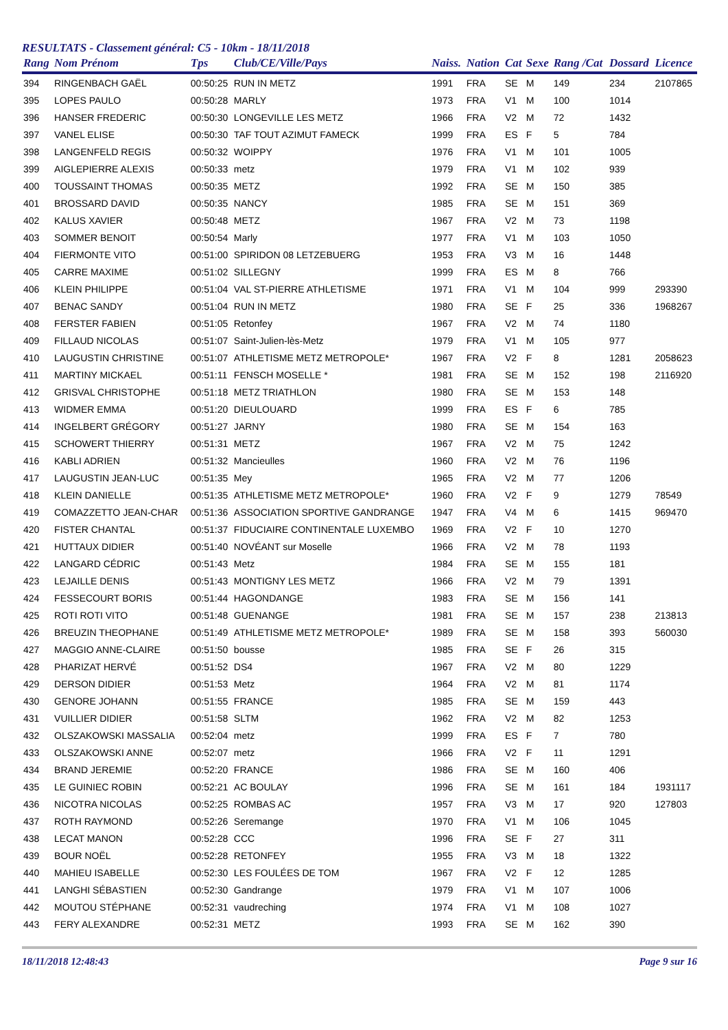RESULTATS - Classement général: C5 - 10km - 18/11/2018
| Rang | Nom Prénom | Tps | Club/CE/Ville/Pays | Naiss. | Nation | Cat | Sexe | Rang /Cat | Dossard | Licence |
| --- | --- | --- | --- | --- | --- | --- | --- | --- | --- | --- |
| 394 | RINGENBACH GAËL | 00:50:25 | RUN IN METZ | 1991 | FRA | SE | M | 149 | 234 | 2107865 |
| 395 | LOPES PAULO | 00:50:28 | MARLY | 1973 | FRA | V1 | M | 100 | 1014 | |
| 396 | HANSER FREDERIC | 00:50:30 | LONGEVILLE LES METZ | 1966 | FRA | V2 | M | 72 | 1432 | |
| 397 | VANEL ELISE | 00:50:30 | TAF TOUT AZIMUT FAMECK | 1999 | FRA | ES | F | 5 | 784 | |
| 398 | LANGENFELD REGIS | 00:50:32 | WOIPPY | 1976 | FRA | V1 | M | 101 | 1005 | |
| 399 | AIGLEPIERRE ALEXIS | 00:50:33 | metz | 1979 | FRA | V1 | M | 102 | 939 | |
| 400 | TOUSSAINT THOMAS | 00:50:35 | METZ | 1992 | FRA | SE | M | 150 | 385 | |
| 401 | BROSSARD DAVID | 00:50:35 | NANCY | 1985 | FRA | SE | M | 151 | 369 | |
| 402 | KALUS XAVIER | 00:50:48 | METZ | 1967 | FRA | V2 | M | 73 | 1198 | |
| 403 | SOMMER BENOIT | 00:50:54 | Marly | 1977 | FRA | V1 | M | 103 | 1050 | |
| 404 | FIERMONTE VITO | 00:51:00 | SPIRIDON 08 LETZEBUERG | 1953 | FRA | V3 | M | 16 | 1448 | |
| 405 | CARRE MAXIME | 00:51:02 | SILLEGNY | 1999 | FRA | ES | M | 8 | 766 | |
| 406 | KLEIN PHILIPPE | 00:51:04 | VAL ST-PIERRE ATHLETISME | 1971 | FRA | V1 | M | 104 | 999 | 293390 |
| 407 | BENAC SANDY | 00:51:04 | RUN IN METZ | 1980 | FRA | SE | F | 25 | 336 | 1968267 |
| 408 | FERSTER FABIEN | 00:51:05 | Retonfey | 1967 | FRA | V2 | M | 74 | 1180 | |
| 409 | FILLAUD NICOLAS | 00:51:07 | Saint-Julien-lès-Metz | 1979 | FRA | V1 | M | 105 | 977 | |
| 410 | LAUGUSTIN CHRISTINE | 00:51:07 | ATHLETISME METZ METROPOLE* | 1967 | FRA | V2 | F | 8 | 1281 | 2058623 |
| 411 | MARTINY MICKAEL | 00:51:11 | FENSCH MOSELLE * | 1981 | FRA | SE | M | 152 | 198 | 2116920 |
| 412 | GRISVAL CHRISTOPHE | 00:51:18 | METZ TRIATHLON | 1980 | FRA | SE | M | 153 | 148 | |
| 413 | WIDMER EMMA | 00:51:20 | DIEULOUARD | 1999 | FRA | ES | F | 6 | 785 | |
| 414 | INGELBERT GRÉGORY | 00:51:27 | JARNY | 1980 | FRA | SE | M | 154 | 163 | |
| 415 | SCHOWERT THIERRY | 00:51:31 | METZ | 1967 | FRA | V2 | M | 75 | 1242 | |
| 416 | KABLI ADRIEN | 00:51:32 | Mancieulles | 1960 | FRA | V2 | M | 76 | 1196 | |
| 417 | LAUGUSTIN JEAN-LUC | 00:51:35 | Mey | 1965 | FRA | V2 | M | 77 | 1206 | |
| 418 | KLEIN DANIELLE | 00:51:35 | ATHLETISME METZ METROPOLE* | 1960 | FRA | V2 | F | 9 | 1279 | 78549 |
| 419 | COMAZZETTO JEAN-CHAR | 00:51:36 | ASSOCIATION SPORTIVE GANDRANGE | 1947 | FRA | V4 | M | 6 | 1415 | 969470 |
| 420 | FISTER CHANTAL | 00:51:37 | FIDUCIAIRE CONTINENTALE LUXEMBO | 1969 | FRA | V2 | F | 10 | 1270 | |
| 421 | HUTTAUX DIDIER | 00:51:40 | NOVÉANT sur Moselle | 1966 | FRA | V2 | M | 78 | 1193 | |
| 422 | LANGARD CÉDRIC | 00:51:43 | Metz | 1984 | FRA | SE | M | 155 | 181 | |
| 423 | LEJAILLE DENIS | 00:51:43 | MONTIGNY LES METZ | 1966 | FRA | V2 | M | 79 | 1391 | |
| 424 | FESSECOURT BORIS | 00:51:44 | HAGONDANGE | 1983 | FRA | SE | M | 156 | 141 | |
| 425 | ROTI ROTI VITO | 00:51:48 | GUENANGE | 1981 | FRA | SE | M | 157 | 238 | 213813 |
| 426 | BREUZIN THEOPHANE | 00:51:49 | ATHLETISME METZ METROPOLE* | 1989 | FRA | SE | M | 158 | 393 | 560030 |
| 427 | MAGGIO ANNE-CLAIRE | 00:51:50 | bousse | 1985 | FRA | SE | F | 26 | 315 | |
| 428 | PHARIZAT HERVÉ | 00:51:52 | DS4 | 1967 | FRA | V2 | M | 80 | 1229 | |
| 429 | DERSON DIDIER | 00:51:53 | Metz | 1964 | FRA | V2 | M | 81 | 1174 | |
| 430 | GENORE JOHANN | 00:51:55 | FRANCE | 1985 | FRA | SE | M | 159 | 443 | |
| 431 | VUILLIER DIDIER | 00:51:58 | SLTM | 1962 | FRA | V2 | M | 82 | 1253 | |
| 432 | OLSZAKOWSKI MASSALIA | 00:52:04 | metz | 1999 | FRA | ES | F | 7 | 780 | |
| 433 | OLSZAKOWSKI ANNE | 00:52:07 | metz | 1966 | FRA | V2 | F | 11 | 1291 | |
| 434 | BRAND JEREMIE | 00:52:20 | FRANCE | 1986 | FRA | SE | M | 160 | 406 | |
| 435 | LE GUINIEC ROBIN | 00:52:21 | AC BOULAY | 1996 | FRA | SE | M | 161 | 184 | 1931117 |
| 436 | NICOTRA NICOLAS | 00:52:25 | ROMBAS AC | 1957 | FRA | V3 | M | 17 | 920 | 127803 |
| 437 | ROTH RAYMOND | 00:52:26 | Seremange | 1970 | FRA | V1 | M | 106 | 1045 | |
| 438 | LECAT MANON | 00:52:28 | CCC | 1996 | FRA | SE | F | 27 | 311 | |
| 439 | BOUR NOËL | 00:52:28 | RETONFEY | 1955 | FRA | V3 | M | 18 | 1322 | |
| 440 | MAHIEU ISABELLE | 00:52:30 | LES FOULÉES DE TOM | 1967 | FRA | V2 | F | 12 | 1285 | |
| 441 | LANGHI SÉBASTIEN | 00:52:30 | Gandrange | 1979 | FRA | V1 | M | 107 | 1006 | |
| 442 | MOUTOU STÉPHANE | 00:52:31 | vaudreching | 1974 | FRA | V1 | M | 108 | 1027 | |
| 443 | FERY ALEXANDRE | 00:52:31 | METZ | 1993 | FRA | SE | M | 162 | 390 | |
18/11/2018 12:48:43 Page 9 sur 16